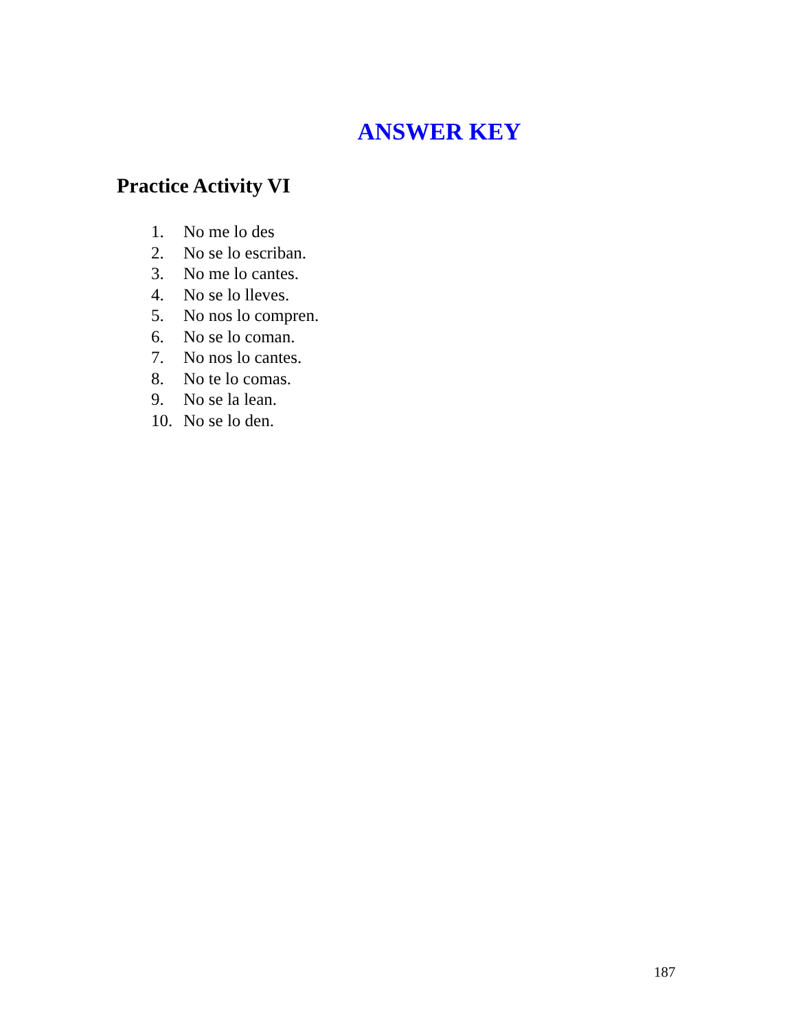ANSWER KEY
Practice Activity VI
1. No me lo des
2. No se lo escriban.
3. No me lo cantes.
4. No se lo lleves.
5. No nos lo compren.
6. No se lo coman.
7. No nos lo cantes.
8. No te lo comas.
9. No se la lean.
10. No se lo den.
187